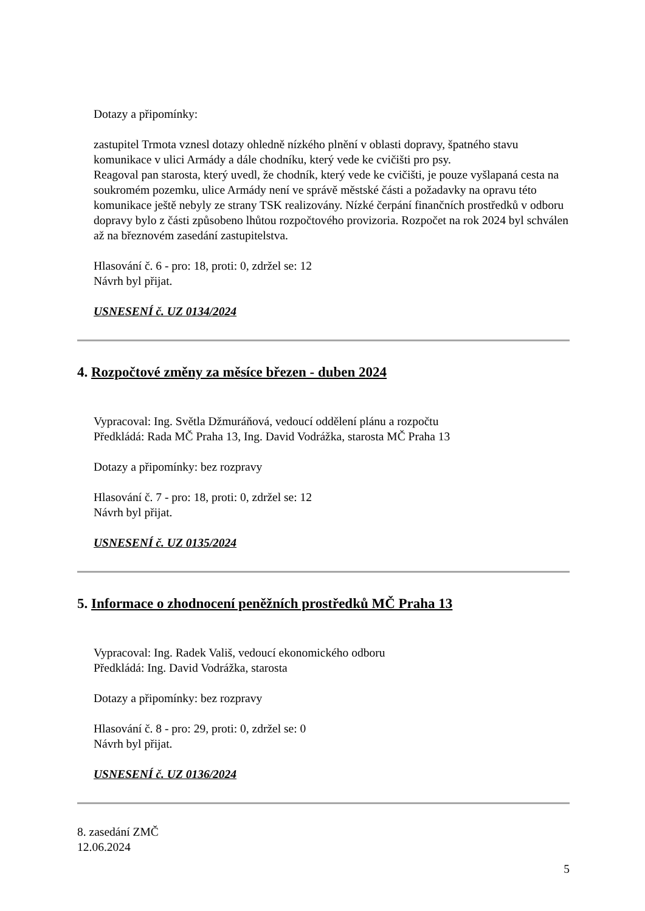Dotazy a připomínky:
zastupitel Trmota vznesl dotazy ohledně nízkého plnění v oblasti dopravy, špatného stavu komunikace v ulici Armády a dále chodníku, který vede ke cvičišti pro psy.
Reagoval pan starosta, který uvedl, že chodník, který vede ke cvičišti, je pouze vyšlapaná cesta na soukromém pozemku, ulice Armády není ve správě městské části a požadavky na opravu této komunikace ještě nebyly ze strany TSK realizovány. Nízké čerpání finančních prostředků v odboru dopravy bylo z části způsobeno lhůtou rozpočtového provizoria. Rozpočet na rok 2024 byl schválen až na březnovém zasedání zastupitelstva.
Hlasování č. 6 - pro: 18, proti: 0, zdržel se: 12
Návrh byl přijat.
USNESENÍ č. UZ 0134/2024
4. Rozpočtové změny za měsíce březen - duben 2024
Vypracoval: Ing. Světla Džmuráňová, vedoucí oddělení plánu a rozpočtu
Předkládá: Rada MČ Praha 13, Ing. David Vodrážka, starosta MČ Praha 13
Dotazy a připomínky: bez rozpravy
Hlasování č. 7 - pro: 18, proti: 0, zdržel se: 12
Návrh byl přijat.
USNESENÍ č. UZ 0135/2024
5. Informace o zhodnocení peněžních prostředků MČ Praha 13
Vypracoval: Ing. Radek Vališ, vedoucí ekonomického odboru
Předkládá: Ing. David Vodrážka, starosta
Dotazy a připomínky: bez rozpravy
Hlasování č. 8 - pro: 29, proti: 0, zdržel se: 0
Návrh byl přijat.
USNESENÍ č. UZ 0136/2024
8. zasedání ZMČ
12.06.2024
5